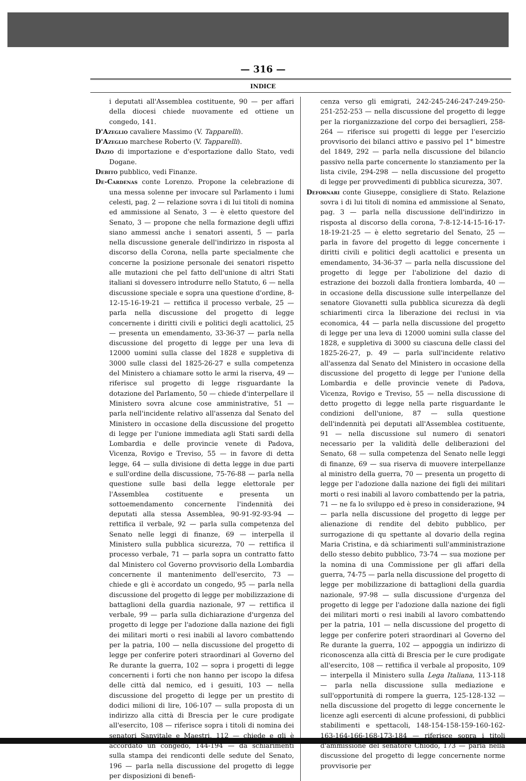— 316 —
INDICE
i deputati all'Assemblea costituente, 90 — per affari della diocesi chiede nuovamente ed ottiene un congedo, 141.
D'Azeglio cavaliere Massimo (V. Tapparelli).
D'Azeglio marchese Roberto (V. Tapparelli).
Dazio di importazione e d'esportazione dallo Stato, vedi Dogane.
Debito pubblico, vedi Finanze.
De-Cardenas conte Lorenzo. Propone la celebrazione di una messa solenne per invocare sul Parlamento i lumi celesti, pag. 2 — relazione sovra i di lui titoli di nomina ed ammissione al Senato, 3 — è eletto questore del Senato, 3 — propone che nella formazione degli uffizi siano ammessi anche i senatori assenti, 5 — parla nella discussione generale dell'indirizzo in risposta al discorso della Corona, nella parte specialmente che concerne la posizione personale dei senatori rispetto alle mutazioni che pel fatto dell'unione di altri Stati italiani si dovessero introdurre nello Statuto, 6 — nella discussione speciale e sopra una questione d'ordine, 8-12-15-16-19-21 — rettifica il processo verbale, 25 — parla nella discussione del progetto di legge concernente i diritti civili e politici degli acattolici, 25 — presenta un emendamento, 33-36-37 — parla nella discussione del progetto di legge per una leva di 12000 uomini sulla classe del 1828 e suppletiva di 3000 sulle classi del 1825-26-27 e sulla competenza del Ministero a chiamare sotto le armi la riserva, 49 — riferisce sul progetto di legge risguardante la dotazione del Parlamento, 50 — chiede d'interpellare il Ministero sovra alcune cose amministrative, 51 — parla nell'incidente relativo all'assenza dal Senato del Ministero in occasione della discussione del progetto di legge per l'unione immediata agli Stati sardi della Lombardia e delle provincie venete di Padova, Vicenza, Rovigo e Treviso, 55 — in favore di detta legge, 64 — sulla divisione di detta legge in due parti e sull'ordine della discussione, 75-76-88 — parla nella questione sulle basi della legge elettorale per l'Assemblea costituente e presenta un sottoemendamento concernente l'indennità dei deputati alla stessa Assemblea, 90-91-92-93-94 — rettifica il verbale, 92 — parla sulla competenza del Senato nelle leggi di finanze, 69 — interpella il Ministero sulla pubblica sicurezza, 70 — rettifica il processo verbale, 71 — parla sopra un contratto fatto dal Ministero col Governo provvisorio della Lombardia concernente il mantenimento dell'esercito, 73 — chiede e gli è accordato un congedo, 95 — parla nella discussione del progetto di legge per mobilizzazione di battaglioni della guardia nazionale, 97 — rettifica il verbale, 99 — parla sulla dichiarazione d'urgenza del progetto di legge per l'adozione dalla nazione dei figli dei militari morti o resi inabili al lavoro combattendo per la patria, 100 — nella discussione del progetto di legge per conferire poteri straordinari al Governo del Re durante la guerra, 102 — sopra i progetti di legge concernenti i forti che non hanno per iscopo la difesa delle città dal nemico, ed i gesuiti, 103 — nella discussione del progetto di legge per un prestito di dodici milioni di lire, 106-107 — sulla proposta di un indirizzo alla città di Brescia per le cure prodigate all'esercito, 108 — riferisce sopra i titoli di nomina dei senatori Sanvitale e Maestri, 112 — chiede e gli è accordato un congedo, 144-194 — dà schiarimenti sulla stampa dei rendiconti delle sedute del Senato, 196 — parla nella discussione del progetto di legge per disposizioni di benefi-
cenza verso gli emigrati, 242-245-246-247-249-250-251-252-253 — nella discussione del progetto di legge per la riorganizzazione del corpo dei bersaglieri, 258-264 — riferisce sui progetti di legge per l'esercizio provvisorio dei bilanci attivo e passivo pel 1° bimestre del 1849, 292 — parla nella discussione del bilancio passivo nella parte concernente lo stanziamento per la lista civile, 294-298 — nella discussione del progetto di legge per provvedimenti di pubblica sicurezza, 307.
Deforna­ri conte Giuseppe, consigliere di Stato. Relazione sovra i di lui titoli di nomina ed ammissione al Senato, pag. 3 — parla nella discussione dell'indirizzo in risposta al discorso della corona, 7-8-12-14-15-16-17-18-19-21-25 — è eletto segretario del Senato, 25 — parla in favore del progetto di legge concernente i diritti civili e politici degli acattolici e presenta un emendamento, 34-36-37 — parla nella discussione del progetto di legge per l'abolizione del dazio di estrazione dei bozzoli dalla frontiera lombarda, 40 — in occasione della discussione sulle interpellanze del senatore Giovanetti sulla pubblica sicurezza dà degli schiarimenti circa la liberazione dei reclusi in via economica, 44 — parla nella discussione del progetto di legge per una leva di 12000 uomini sulla classe del 1828, e suppletiva di 3000 su ciascuna delle classi del 1825-26-27, p. 49 — parla sull'incidente relativo all'assenza dal Senato del Ministero in occasione della discussione del progetto di legge per l'unione della Lombardia e delle provincie venete di Padova, Vicenza, Rovigo e Treviso, 55 — nella discussione di detto progetto di legge nella parte risguardante le condizioni dell'unione, 87 — sulla questione dell'indennità pei deputati all'Assemblea costituente, 91 — nella discussione sul numero di senatori necessario per la validità delle deliberazioni del Senato, 68 — sulla competenza del Senato nelle leggi di finanze, 69 — sua riserva di muovere interpellanze al ministro della guerra, 70 — presenta un progetto di legge per l'adozione dalla nazione dei figli dei militari morti o resi inabili al lavoro combattendo per la patria, 71 — ne fa lo sviluppo ed è preso in considerazione, 94 — parla nella discussione del progetto di legge per alienazione di rendite del debito pubblico, per surrogazione di qu spettante al dovario della regina Maria Cristina, e dà schiarimenti sull'amministrazione dello stesso debito pubblico, 73-74 — sua mozione per la nomina di una Commissione per gli affari della guerra, 74-75 — parla nella discussione del progetto di legge per mobilizzazione di battaglioni della guardia nazionale, 97-98 — sulla discussione d'urgenza del progetto di legge per l'adozione dalla nazione dei figli dei militari morti o resi inabili al lavoro combattendo per la patria, 101 — nella discussione del progetto di legge per conferire poteri straordinari al Governo del Re durante la guerra, 102 — appoggia un indirizzo di riconoscenza alla città di Brescia per le cure prodigate all'esercito, 108 — rettifica il verbale al proposito, 109 — interpella il Ministero sulla Lega Italiana, 113-118 — parla nella discussione sulla mediazione e sull'opportunità di rompere la guerra, 125-128-132 — nella discussione del progetto di legge concernente le licenze agli esercenti di alcune professioni, di pubblici stabilimenti e spettacoli, 148-154-158-159-160-162-163-164-166-168-173-184 — riferisce sopra i titoli d'ammissione del senatore Chiodo, 173 — parla nella discussione del progetto di legge concernente norme provvisorie per